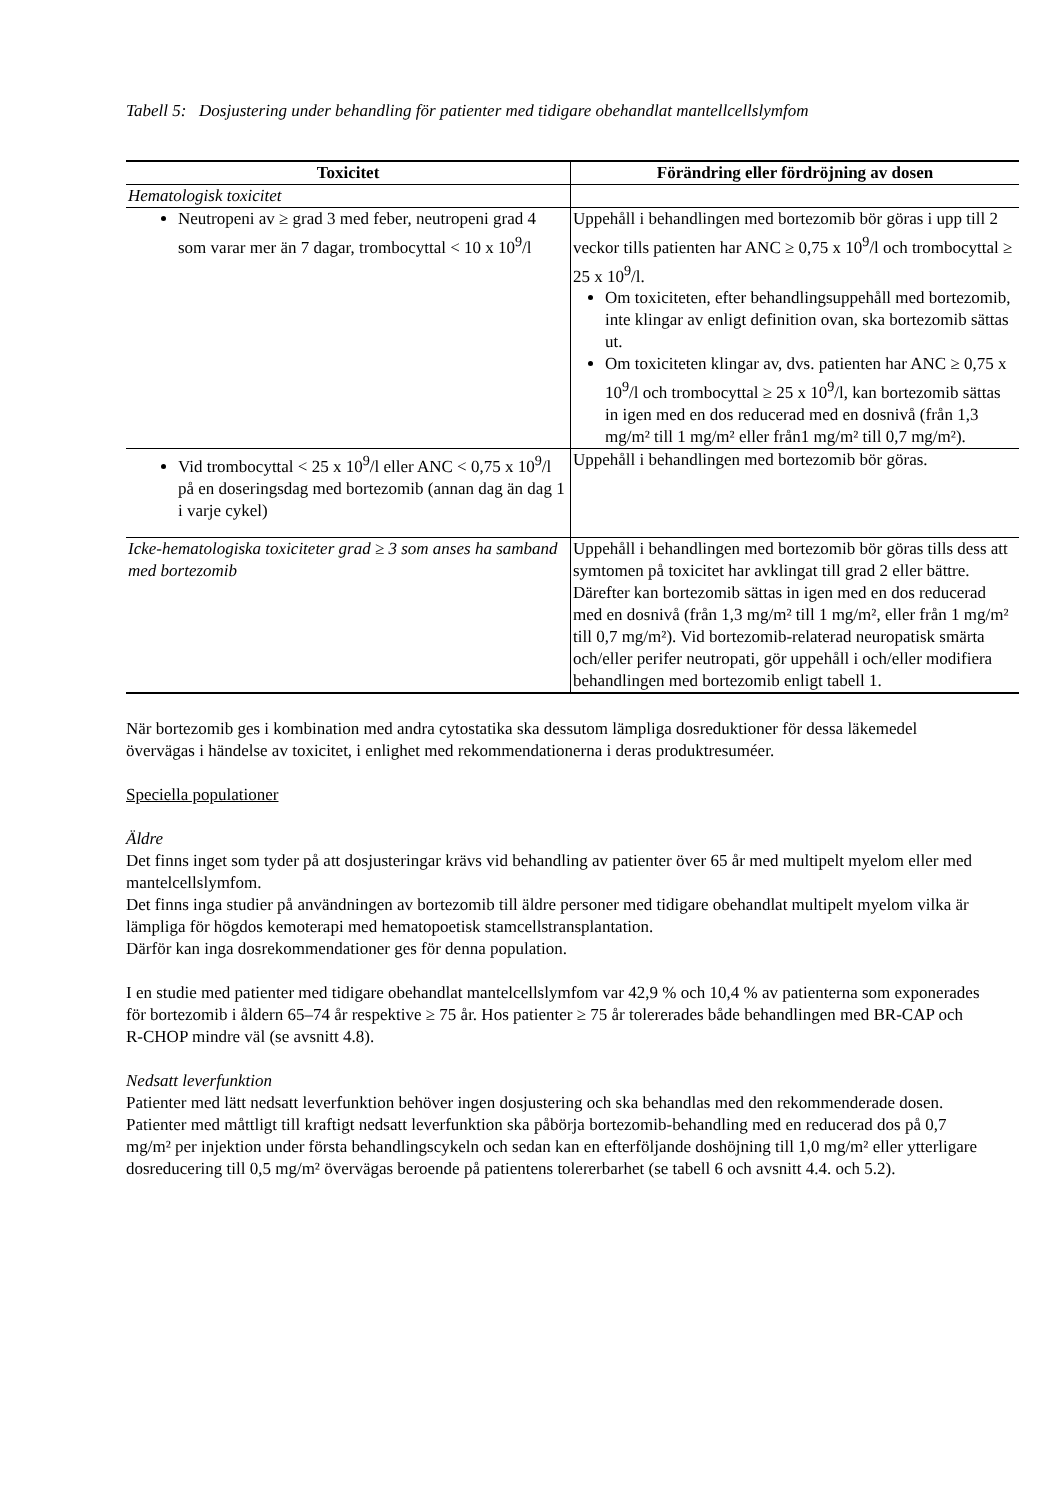Tabell 5: Dosjustering under behandling för patienter med tidigare obehandlat mantellcellslymfom
| Toxicitet | Förändring eller fördröjning av dosen |
| --- | --- |
| Hematologisk toxicitet | |
| Neutropeni av ≥ grad 3 med feber, neutropeni grad 4 som varar mer än 7 dagar, trombocyttal < 10 x 10<sup>9</sup>/l | Uppehåll i behandlingen med bortezomib bör göras i upp till 2 veckor tills patienten har ANC ≥ 0,75 x 10<sup>9</sup>/l och trombocyttal ≥ 25 x 10<sup>9</sup>/l. Om toxiciteten, efter behandlingsuppehåll med bortezomib, inte klingar av enligt definition ovan, ska bortezomib sättas ut. Om toxiciteten klingar av, dvs. patienten har ANC ≥ 0,75 x 10<sup>9</sup>/l och trombocyttal ≥ 25 x 10<sup>9</sup>/l, kan bortezomib sättas in igen med en dos reducerad med en dosnivå (från 1,3 mg/m² till 1 mg/m² eller från1 mg/m² till 0,7 mg/m²). |
| Vid trombocyttal < 25 x 10<sup>9</sup>/l eller ANC < 0,75 x 10<sup>9</sup>/l på en doseringsdag med bortezomib (annan dag än dag 1 i varje cykel) | Uppehåll i behandlingen med bortezomib bör göras. |
| Icke-hematologiska toxiciteter grad ≥ 3 som anses ha samband med bortezomib | Uppehåll i behandlingen med bortezomib bör göras tills dess att symtomen på toxicitet har avklingat till grad 2 eller bättre. Därefter kan bortezomib sättas in igen med en dos reducerad med en dosnivå (från 1,3 mg/m² till 1 mg/m², eller från 1 mg/m² till 0,7 mg/m²). Vid bortezomib-relaterad neuropatisk smärta och/eller perifer neutropati, gör uppehåll i och/eller modifiera behandlingen med bortezomib enligt tabell 1. |
När bortezomib ges i kombination med andra cytostatika ska dessutom lämpliga dosreduktioner för dessa läkemedel övervägas i händelse av toxicitet, i enlighet med rekommendationerna i deras produktresuméer.
Speciella populationer
Äldre
Det finns inget som tyder på att dosjusteringar krävs vid behandling av patienter över 65 år med multipelt myelom eller med mantelcellslymfom.
Det finns inga studier på användningen av bortezomib till äldre personer med tidigare obehandlat multipelt myelom vilka är lämpliga för högdos kemoterapi med hematopoetisk stamcellstransplantation.
Därför kan inga dosrekommendationer ges för denna population.
I en studie med patienter med tidigare obehandlat mantelcellslymfom var 42,9 % och 10,4 % av patienterna som exponerades för bortezomib i åldern 65–74 år respektive ≥ 75 år. Hos patienter ≥ 75 år tolererades både behandlingen med BR-CAP och R-CHOP mindre väl (se avsnitt 4.8).
Nedsatt leverfunktion
Patienter med lätt nedsatt leverfunktion behöver ingen dosjustering och ska behandlas med den rekommenderade dosen. Patienter med måttligt till kraftigt nedsatt leverfunktion ska påbörja bortezomib-behandling med en reducerad dos på 0,7 mg/m² per injektion under första behandlingscykeln och sedan kan en efterföljande doshöjning till 1,0 mg/m² eller ytterligare dosreducering till 0,5 mg/m² övervägas beroende på patientens tolererbarhet (se tabell 6 och avsnitt 4.4. och 5.2).